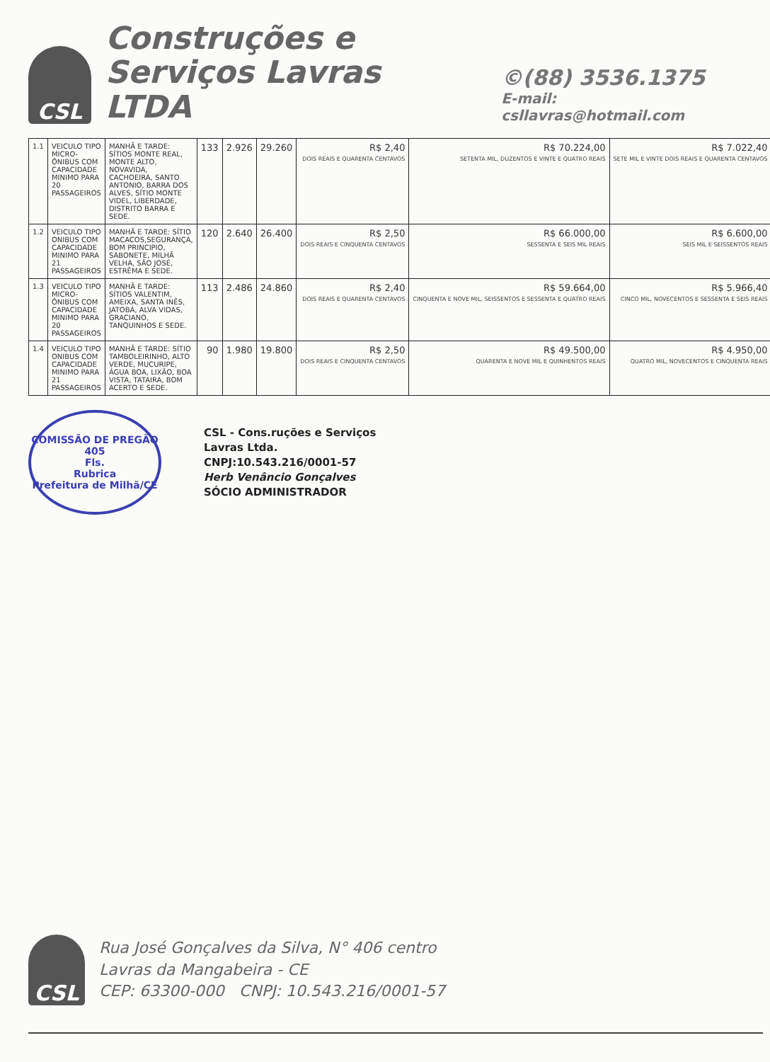CSL
Construções e
Serviços Lavras LTDA
©(88) 3536.1375
E-mail: csllavras@hotmail.com
| 1.1 | VEICULO TIPO MICRO-ÔNIBUS COM CAPACIDADE MINIMO PARA 20 PASSAGEIROS | MANHÃ E TARDE: SÍTIOS MONTE REAL, MONTE ALTO, NOVAVIDA, CACHOEIRA, SANTO ANTONIO, BARRA DOS ALVES, SÍTIO MONTE VIDEL, LIBERDADE, DISTRITO BARRA E SEDE. | 133 | 2.926 | 29.260 | R$ 2,40 DOIS REAIS E QUARENTA CENTAVOS | R$ 70.224,00 SETENTA MIL, DUZENTOS E VINTE E QUATRO REAIS | R$ 7.022,40 SETE MIL E VINTE DOIS REAIS E QUARENTA CENTAVOS |
| 1.2 | VEICULO TIPO ONIBUS COM CAPACIDADE MINIMO PARA 21 PASSAGEIROS | MANHÃ E TARDE: SÍTIO MACACOS,SEGURANÇA, BOM PRINCIPIO, SABONETE, MILHÃ VELHA, SÃO JOSÉ, ESTRÊMA E SEDE. | 120 | 2.640 | 26.400 | R$ 2,50 DOIS REAIS E CINQUENTA CENTAVOS | R$ 66.000,00 SESSENTA E SEIS MIL REAIS | R$ 6.600,00 SEIS MIL E SEISSENTOS REAIS |
| 1.3 | VEICULO TIPO MICRO-ÔNIBUS COM CAPACIDADE MINIMO PARA 20 PASSAGEIROS | MANHÃ E TARDE: SÍTIOS VALENTIM, AMEIXA, SANTA INÊS, JATOBÁ, ALVA VIDAS, GRACIANO, TANQUINHOS E SEDE. | 113 | 2.486 | 24.860 | R$ 2,40 DOIS REAIS E QUARENTA CENTAVOS | R$ 59.664,00 CINQUENTA E NOVE MIL, SEISSENTOS E SESSENTA E QUATRO REAIS | R$ 5.966,40 CINCO MIL, NOVECENTOS E SESSENTA E SEIS REAIS |
| 1.4 | VEICULO TIPO ONIBUS COM CAPACIDADE MINIMO PARA 21 PASSAGEIROS | MANHÃ E TARDE: SÍTIO TAMBOLEIRINHO, ALTO VERDE, MUCURIPE, ÁGUA BOA, LIXÃO, BOA VISTA, TATAIRA, BOM ACERTO E SEDE. | 90 | 1.980 | 19.800 | R$ 2,50 DOIS REAIS E CINQUENTA CENTAVOS | R$ 49.500,00 QUARENTA E NOVE MIL E QUINHENTOS REAIS | R$ 4.950,00 QUATRO MIL, NOVECENTOS E CINQUENTA REAIS |
COMISSÃO DE PREGÃO
405
Fls.
Rubrica
Prefeitura de Milhã/CE
CSL - Cons.ruções e Serviços
Lavras Ltda.
CNPJ:10.543.216/0001-57
Herb Venâncio Gonçalves
SÓCIO ADMINISTRADOR
CSL
Rua José Gonçalves da Silva, N° 406 centro
Lavras da Mangabeira - CE
CEP: 63300-000 CNPJ: 10.543.216/0001-57